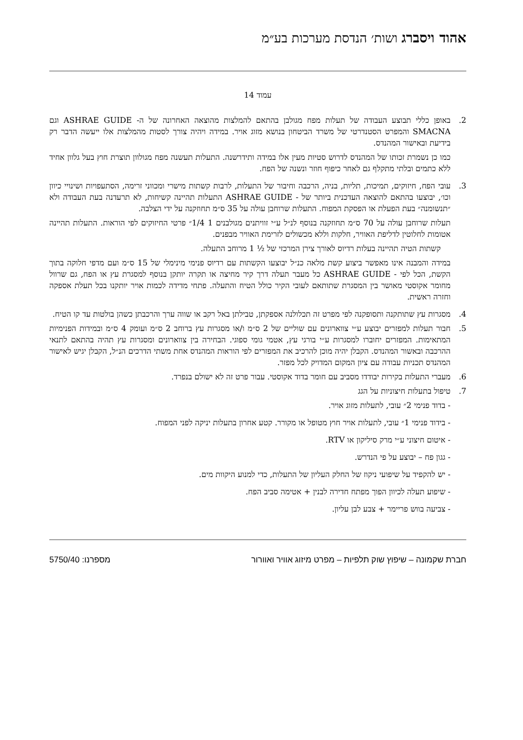אהוד ויסברג ושות׳ הנדסת מערכות בע״מ
עמוד 14
2. באופן כללי תבוצע העבודה של תעלות מפח מגולבן בהתאם להמלצות מהוצאה האחרונה של ה- ASHRAE GUIDE וגם SMACNA והמפרט הסטנדרטי של משרד הביטחון בנושא מזוג אויר. במידה ויהיה צורך לסטות מהמלצות אלו ייעשה הדבר רק בידיעת ובאישור המהנדס.
כמו כן נשמרת זכותו של המהנדס לדרוש סטיות מעין אלו במידה ותידרשנה. התעלות תעשנה מפח מגולוון תוצרת חוץ בעל גלוון אחיד ללא כתמים ובלתי מתקלף גם לאחר כיפוף חוזר ונשנה של הפח.
3. עובי הפח, חיזוקים, תמיכות, תליות, בניה, הרכבה וחיבור של התעלות, לרבות קשתות מישרי ומכווני זרימה, הסתעפויות ושינויי כיוון וכו׳, יבוצעו בהתאם להוצאה העדכנית ביותר של - ASHRAE GUIDE התעלות תהיינה קשיחות, לא תרעדנה בעת העבודה ולא ״תנשומנה״ בעת הפעלת או הפסקת המפוח. התעלות שרוחבן עולה על 35 ס״מ תחוזקנה על ידי הצלבה.
תעלות שרוחבן עולה על 70 ס״מ תחוזקנה בנוסף לנ״ל ע״י זוויתנים מגולבנים 1 1/4״ פרטי החיזוקים לפי הוראות. התעלות תהיינה אטומות לחלוטין לדליפת האוויר, חלקות וללא מכשולים לזרימת האוויר מבפנים.
קשתות הטיה תהיינה בעלות רדיוס לאורך צירן המרכזי של ½ 1 מרוחב התעלה.
במידה והמבנה אינו מאפשר ביצוע קשת מלאה כנ״ל יבוצעו הקשתות עם רדיוס פנימי מינימלי של 15 ס״מ ועם מדפי חלוקה בתוך הקשת, הכל לפי - ASHRAE GUIDE כל מעבר תעלה דרך קיר מחיצה או תקרה יותקן בנוסף למסגרת עץ או הפח, גם שרוול מחומר אקוסטי מאושר בין המסגרת שתותאם לעובי הקיר כולל הטיח והתעלה. פתחי מדידה לכמות אויר יותקנו בכל תעלת אספקה וחזרה ראשית.
4. מסגרות עץ שתותקנה ותסופקנה לפי מפרט זה תכלולנה אספקתן, טבילתן באל רקב או שווה ערך והרכבתן כשהן בולטות עד קו הטיח.
5. חבור תעלות למפזרים יבוצע ע״י צווארונים עם שוליים של 2 ס״מ ו/או מסגרות עץ ברוחב 2 ס״מ ועומק 4 ס״מ ובמידות הפנימיות המתאימות. המפזרים יחוברו למסגרות ע״י בורגי עץ, אטמי גומי ספוגי. הבחירה בין צווארונים ומסגרות עץ תהיה בהתאם לתנאי ההרכבה ובאשור המהנדס. הקבלן יהיה מוכן להרכיב את המפזרים לפי הוראות המהנדס אחת משתי הדרכים הנ״ל, הקבלן יגיש לאישור המהנדס תכניות עבודה עם ציון המקום המדויק לכל מפזר.
6. מעברי התעלות בקירות יבודדו מסביב עם חומר בדוד אקוסטי. עבור פרט זה לא ישולם בנפרד.
7. טיפול בתעלות חיצוניות על הגג
- בדוד פנימי 2״ עובי, לתעלות מזוג אויר.
- בידוד פנימי 1״ עובי, לתעלות אויר חוץ מטופל או מקורר. קטע אחרון בתעלות יניקה לפני המפוח.
- איטום חיצוני ע״י מרק סיליקון או RTV.
- גגון פח – יבוצע על פי הנדרש.
- יש להקפיד על שיפועי ניקוז של החלק העליון של התעלות, כדי למנוע היקוות מים.
- שיפוע תעלה לכיוון הפוך מפתח חדירה לבנין + אטימה סביב הפח.
- צביעה בווש פריימר + צבע לבן עליון.
חברת שקמונה – שיפוץ שוק תלפיות – מפרט מיזוג אוויר ואוורור מספרנו: 5750/40